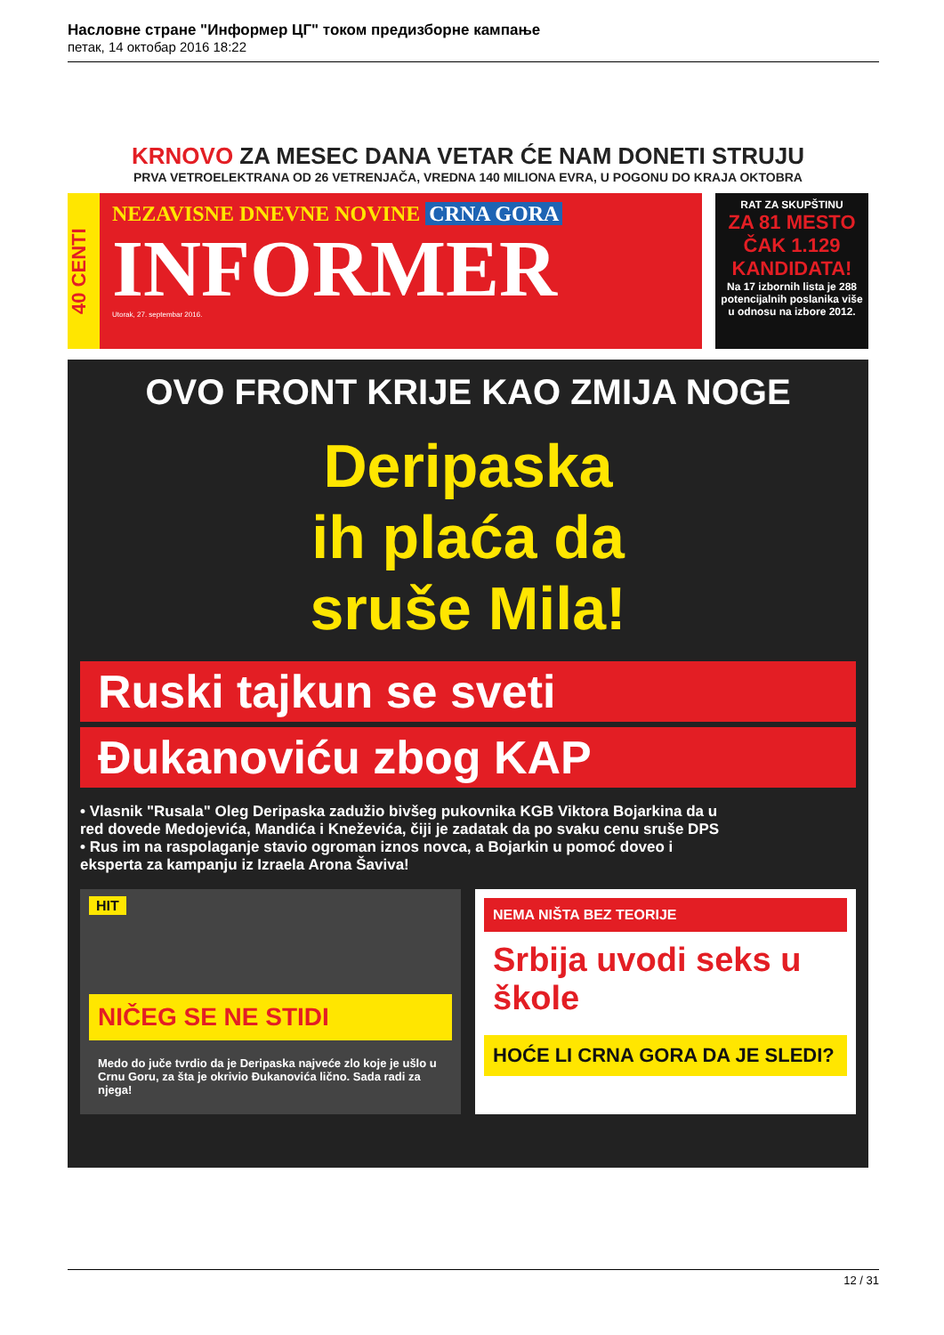Насловне стране "Информер ЦГ" током предизборне кампање
петак, 14 октобар 2016 18:22
KRNOVO ZA MESEC DANA VETAR ĆE NAM DONETI STRUJU
PRVA VETROELEKTRANA OD 26 VETRENJAČA, VREDNA 140 MILIONA EVRA, U POGONU DO KRAJA OKTOBRA
40 CENTI
NEZAVISNE DNEVNE NOVINE CRNA GORA
INFORMER
Utorak, 27. septembar 2016.
RAT ZA SKUPŠTINU
ZA 81 MESTO ČAK 1.129 KANDIDATA!
Na 17 izbornih lista je 288 potencijalnih poslanika više u odnosu na izbore 2012.
OVO FRONT KRIJE KAO ZMIJA NOGE
Deripaska
ih plaća da
sruše Mila!
Ruski tajkun se sveti
Đukanoviću zbog KAP
• Vlasnik "Rusala" Oleg Deripaska zadužio bivšeg pukovnika KGB Viktora Bojarkina da u red dovede Medojevića, Mandića i Kneževića, čiji je zadatak da po svaku cenu sruše DPS • Rus im na raspolaganje stavio ogroman iznos novca, a Bojarkin u pomoć doveo i eksperta za kampanju iz Izraela Arona Šaviva!
HIT
NIČEG SE NE STIDI
Medo do juče tvrdio da je Deripaska najveće zlo koje je ušlo u Crnu Goru, za šta je okrivio Đukanovića lično. Sada radi za njega!
NEMA NIŠTA BEZ TEORIJE
Srbija uvodi seks u škole
HOĆE LI CRNA GORA DA JE SLEDI?
12 / 31